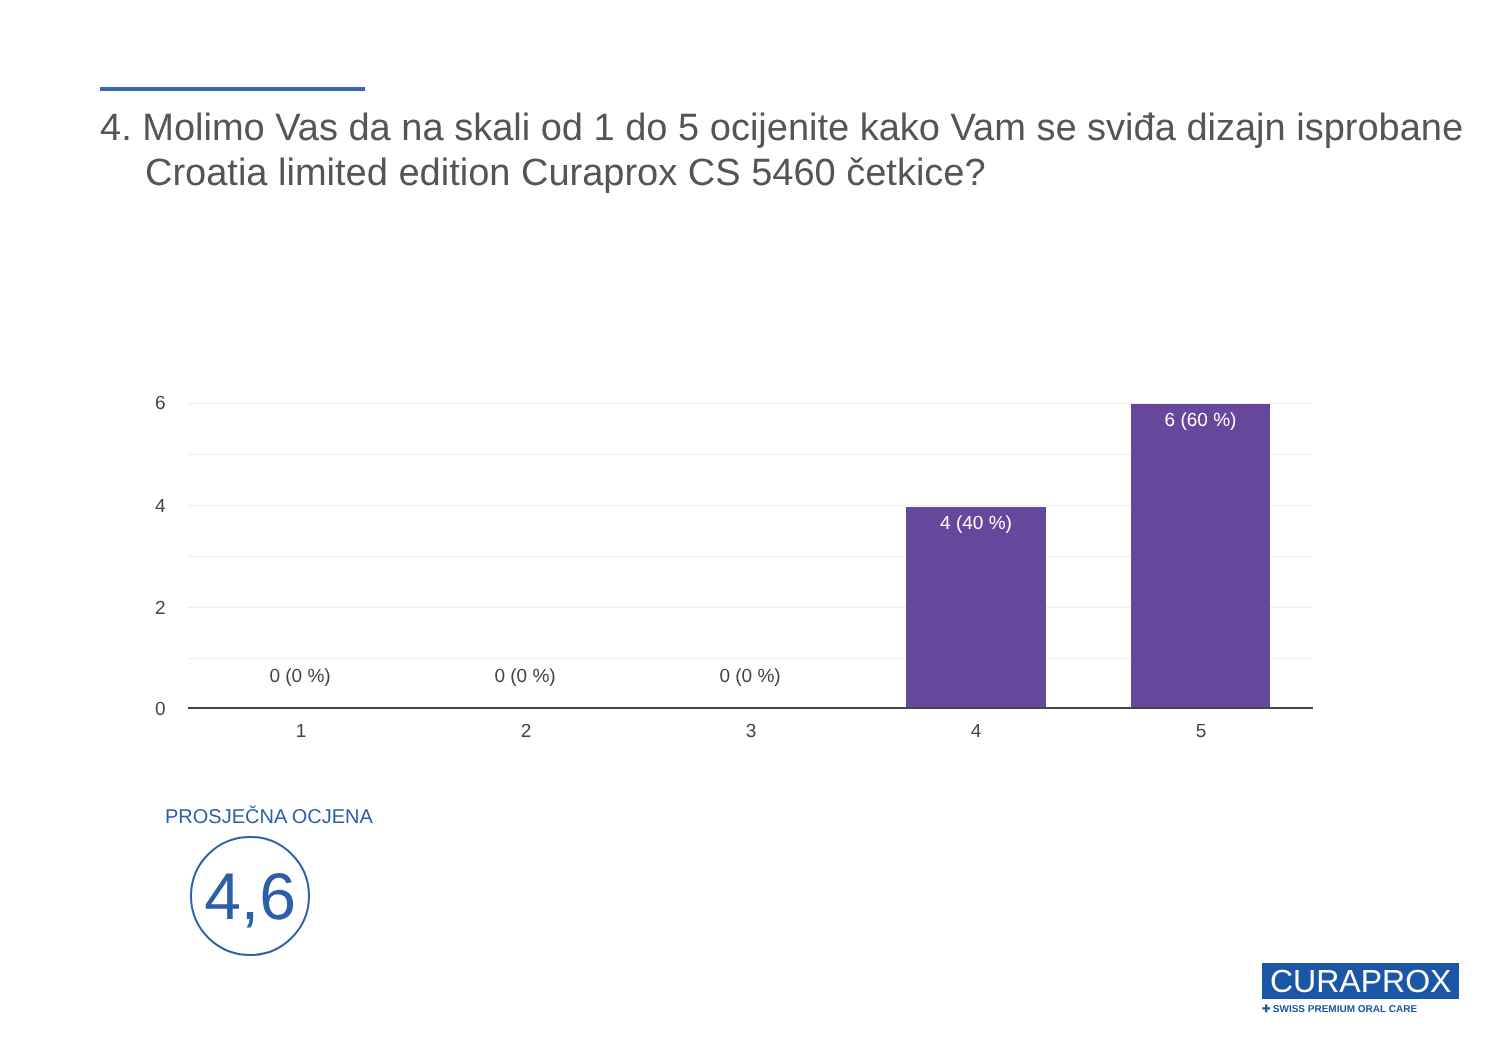4. Molimo Vas da na skali od 1 do 5 ocijenite kako Vam se sviđa dizajn isprobane Croatia limited edition Curaprox CS 5460 četkice?
6
4
2
0
0 (0 %) 0 (0 %) 0 (0 %)
4 (40 %)
6 (60 %)
1 2 3 4 5
PROSJEČNA OCJENA
4,6
CURAPROX
✚ SWISS PREMIUM ORAL CARE